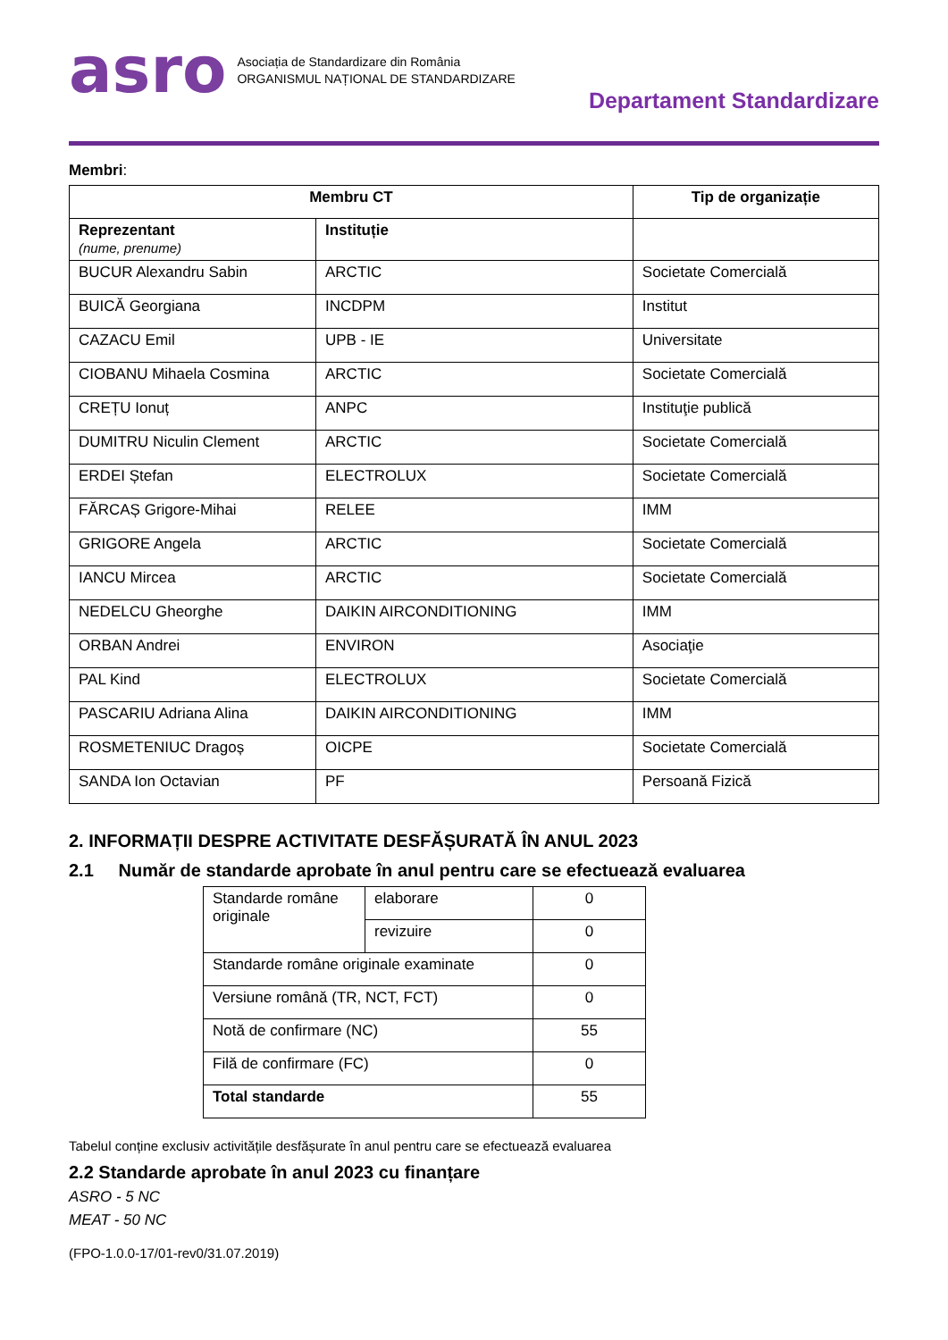asro
Asociația de Standardizare din România
ORGANISMUL NAȚIONAL DE STANDARDIZARE
Departament Standardizare
Membri:
| Membru CT | | Tip de organizație |
| --- | --- | --- |
| Reprezentant (nume, prenume) | Instituție | |
| BUCUR Alexandru Sabin | ARCTIC | Societate Comercială |
| BUICĂ Georgiana | INCDPM | Institut |
| CAZACU Emil | UPB - IE | Universitate |
| CIOBANU Mihaela Cosmina | ARCTIC | Societate Comercială |
| CREȚU Ionuț | ANPC | Instituţie publică |
| DUMITRU Niculin Clement | ARCTIC | Societate Comercială |
| ERDEI Ștefan | ELECTROLUX | Societate Comercială |
| FĂRCAȘ Grigore-Mihai | RELEE | IMM |
| GRIGORE Angela | ARCTIC | Societate Comercială |
| IANCU Mircea | ARCTIC | Societate Comercială |
| NEDELCU Gheorghe | DAIKIN AIRCONDITIONING | IMM |
| ORBAN Andrei | ENVIRON | Asociaţie |
| PAL Kind | ELECTROLUX | Societate Comercială |
| PASCARIU Adriana Alina | DAIKIN AIRCONDITIONING | IMM |
| ROSMETENIUC Dragoș | OICPE | Societate Comercială |
| SANDA Ion Octavian | PF | Persoană Fizică |
2. INFORMAȚII DESPRE ACTIVITATE DESFĂȘURATĂ ÎN ANUL 2023
2.1 Număr de standarde aprobate în anul pentru care se efectuează evaluarea
| Standarde române originale | elaborare | 0 |
| | revizuire | 0 |
| Standarde române originale examinate | | 0 |
| Versiune română (TR, NCT, FCT) | | 0 |
| Notă de confirmare (NC) | | 55 |
| Filă de confirmare (FC) | | 0 |
| Total standarde | | 55 |
Tabelul conține exclusiv activitățile desfășurate în anul pentru care se efectuează evaluarea
2.2 Standarde aprobate în anul 2023 cu finanțare
ASRO - 5 NC
MEAT - 50 NC
(FPO-1.0.0-17/01-rev0/31.07.2019)